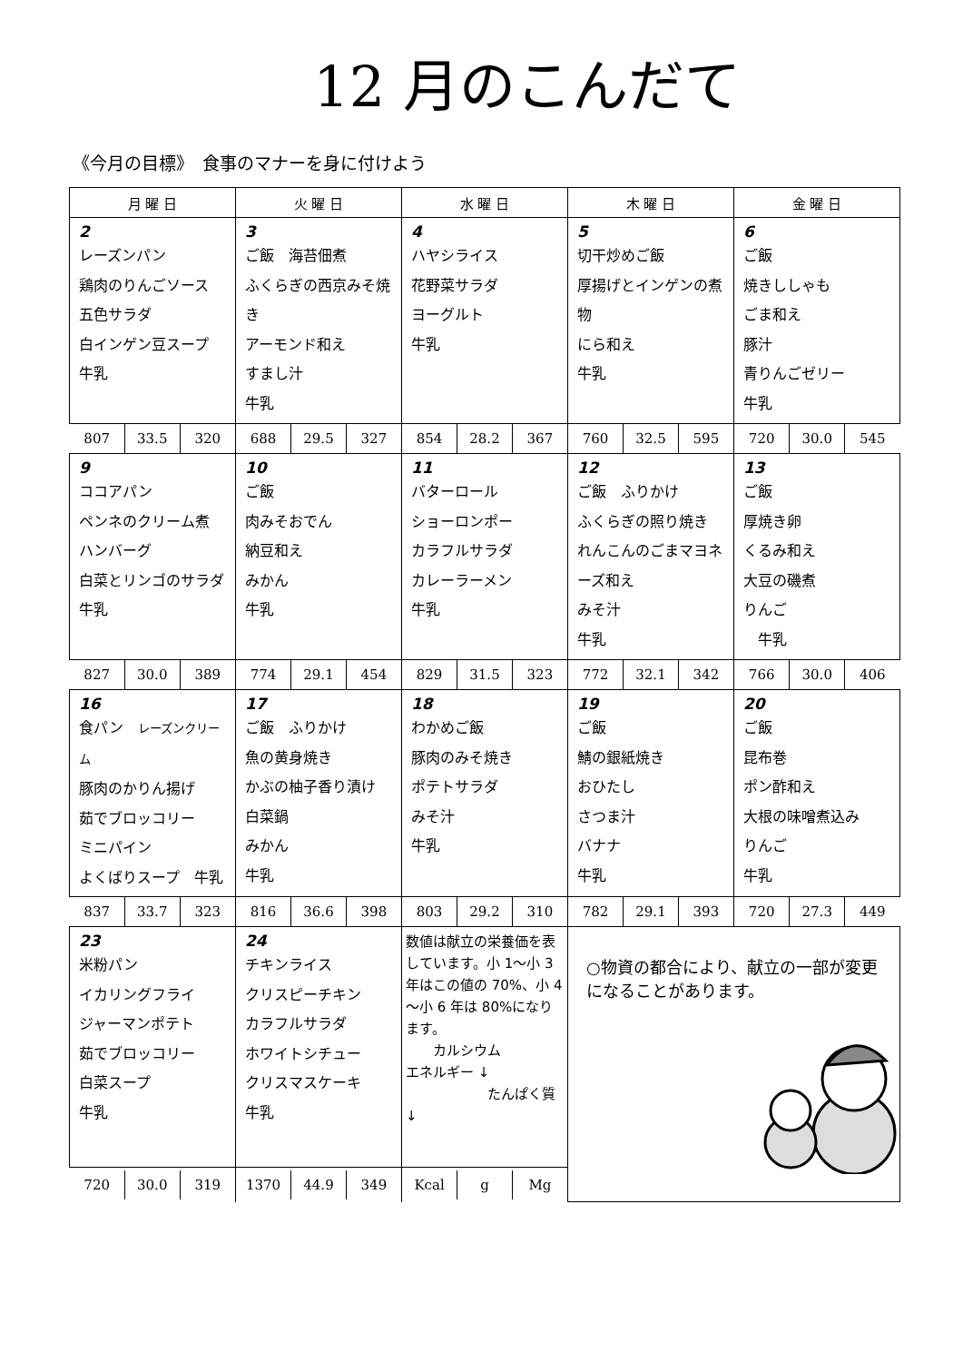12 月のこんだて
《今月の目標》　食事のマナーを身に付けよう
| 月 曜 日 | 火 曜 日 | 水 曜 日 | 木 曜 日 | 金 曜 日 |
| --- | --- | --- | --- | --- |
| 2 レーズンパン 鶏肉のりんごソース 五色サラダ 白インゲン豆スープ 牛乳 | 3 ご飯 海苔佃煮 ふくらぎの西京みそ焼き アーモンド和え すまし汁 牛乳 | 4 ハヤシライス 花野菜サラダ ヨーグルト 牛乳 | 5 切干炒めご飯 厚揚げとインゲンの煮物 にら和え 牛乳 | 6 ご飯 焼きししゃも ごま和え 豚汁 青りんごゼリー 牛乳 |
| / 807 / 33.5 / 320 / | / 688 / 29.5 / 327 / | / 854 / 28.2 / 367 / | / 760 / 32.5 / 595 / | / 720 / 30.0 / 545 / |
| 9 ココアパン ペンネのクリーム煮 ハンバーグ 白菜とリンゴのサラダ 牛乳 | 10 ご飯 肉みそおでん 納豆和え みかん 牛乳 | 11 バターロール ショーロンポー カラフルサラダ カレーラーメン 牛乳 | 12 ご飯 ふりかけ ふくらぎの照り焼き れんこんのごまマヨネーズ和え みそ汁 牛乳 | 13 ご飯 厚焼き卵 くるみ和え 大豆の磯煮 りんご 牛乳 |
| / 827 / 30.0 / 389 / | / 774 / 29.1 / 454 / | / 829 / 31.5 / 323 / | / 772 / 32.1 / 342 / | / 766 / 30.0 / 406 / |
| 16 食パン レーズンクリーム 豚肉のかりん揚げ 茹でブロッコリー ミニパイン よくばりスープ 牛乳 | 17 ご飯 ふりかけ 魚の黄身焼き かぶの柚子香り漬け 白菜鍋 みかん 牛乳 | 18 わかめご飯 豚肉のみそ焼き ポテトサラダ みそ汁 牛乳 | 19 ご飯 鯖の銀紙焼き おひたし さつま汁 バナナ 牛乳 | 20 ご飯 昆布巻 ポン酢和え 大根の味噌煮込み りんご 牛乳 |
| / 837 / 33.7 / 323 / | / 816 / 36.6 / 398 / | / 803 / 29.2 / 310 / | / 782 / 29.1 / 393 / | / 720 / 27.3 / 449 / |
| 23 米粉パン イカリングフライ ジャーマンポテト 茹でブロッコリー 白菜スープ 牛乳 | 24 チキンライス クリスピーチキン カラフルサラダ ホワイトシチュー クリスマスケーキ 牛乳 | 数値は献立の栄養価を表しています。小 1～小 3 年はこの値の 70%、小 4～小 6 年は 80%になります。 カルシウム エネルギー ↓ たんぱく質 ↓ | ○物資の都合により、献立の一部が変更になることがあります。 | |
| / 720 / 30.0 / 319 / | / 1370 / 44.9 / 349 / | / Kcal / g / Mg / | | |